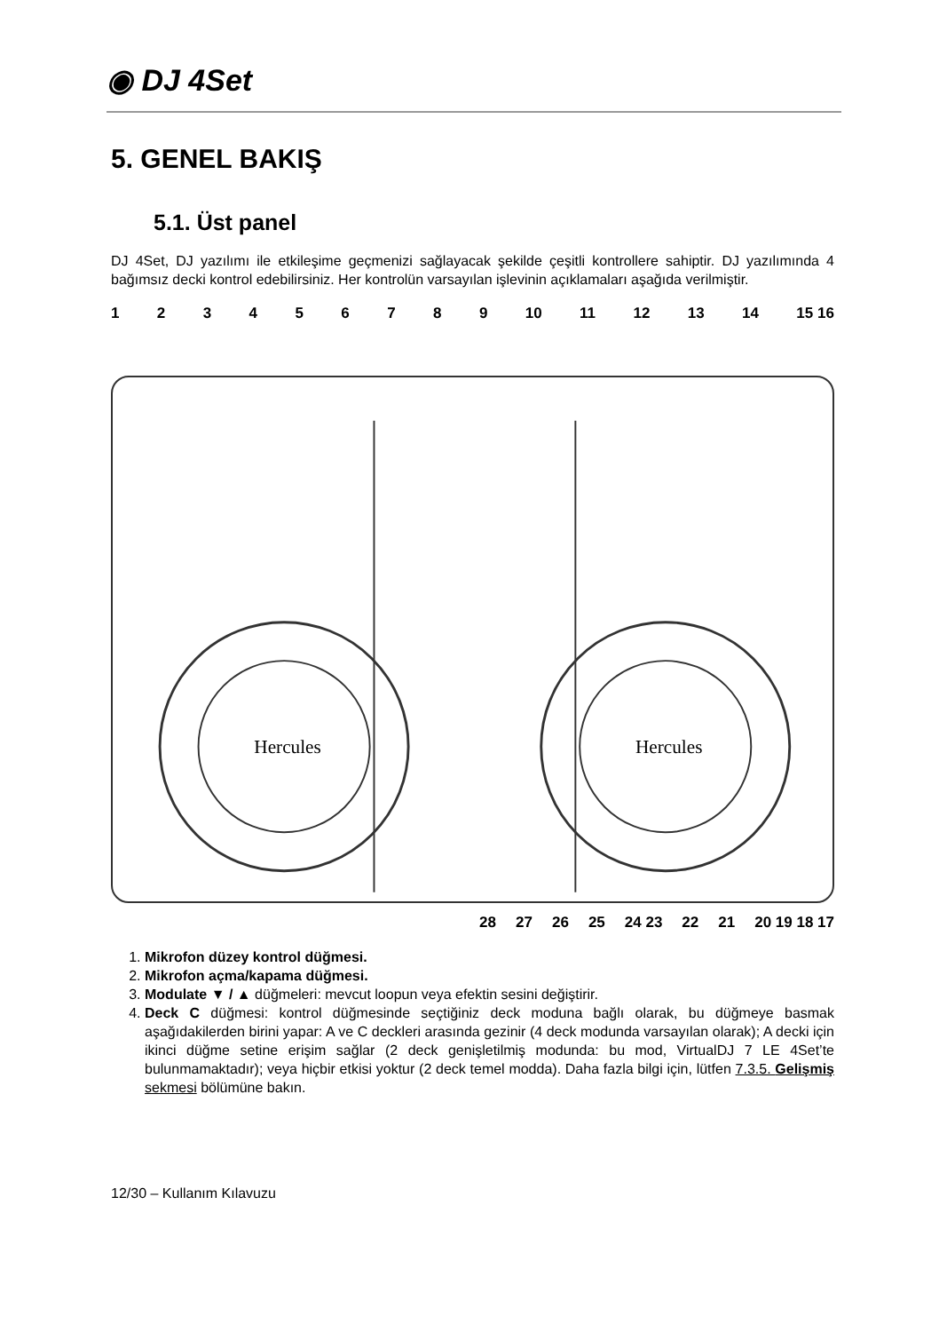◉ DJ 4Set
5. GENEL BAKIŞ
5.1. Üst panel
DJ 4Set, DJ yazılımı ile etkileşime geçmenizi sağlayacak şekilde çeşitli kontrollere sahiptir. DJ yazılımında 4 bağımsız decki kontrol edebilirsiniz. Her kontrolün varsayılan işlevinin açıklamaları aşağıda verilmiştir.
123456789 10 11 12 13 14 15 16
Hercules
Hercules
28 27 26 25 24 23 22 21 20 19 18 17
1. Mikrofon düzey kontrol düğmesi.
2. Mikrofon açma/kapama düğmesi.
3. Modulate ▼ / ▲ düğmeleri: mevcut loopun veya efektin sesini değiştirir.
4. Deck C düğmesi: kontrol düğmesinde seçtiğiniz deck moduna bağlı olarak, bu düğmeye basmak aşağıdakilerden birini yapar: A ve C deckleri arasında gezinir (4 deck modunda varsayılan olarak); A decki için ikinci düğme setine erişim sağlar (2 deck genişletilmiş modunda: bu mod, VirtualDJ 7 LE 4Set’te bulunmamaktadır); veya hiçbir etkisi yoktur (2 deck temel modda). Daha fazla bilgi için, lütfen 7.3.5. Gelişmiş sekmesi bölümüne bakın.
12/30 – Kullanım Kılavuzu